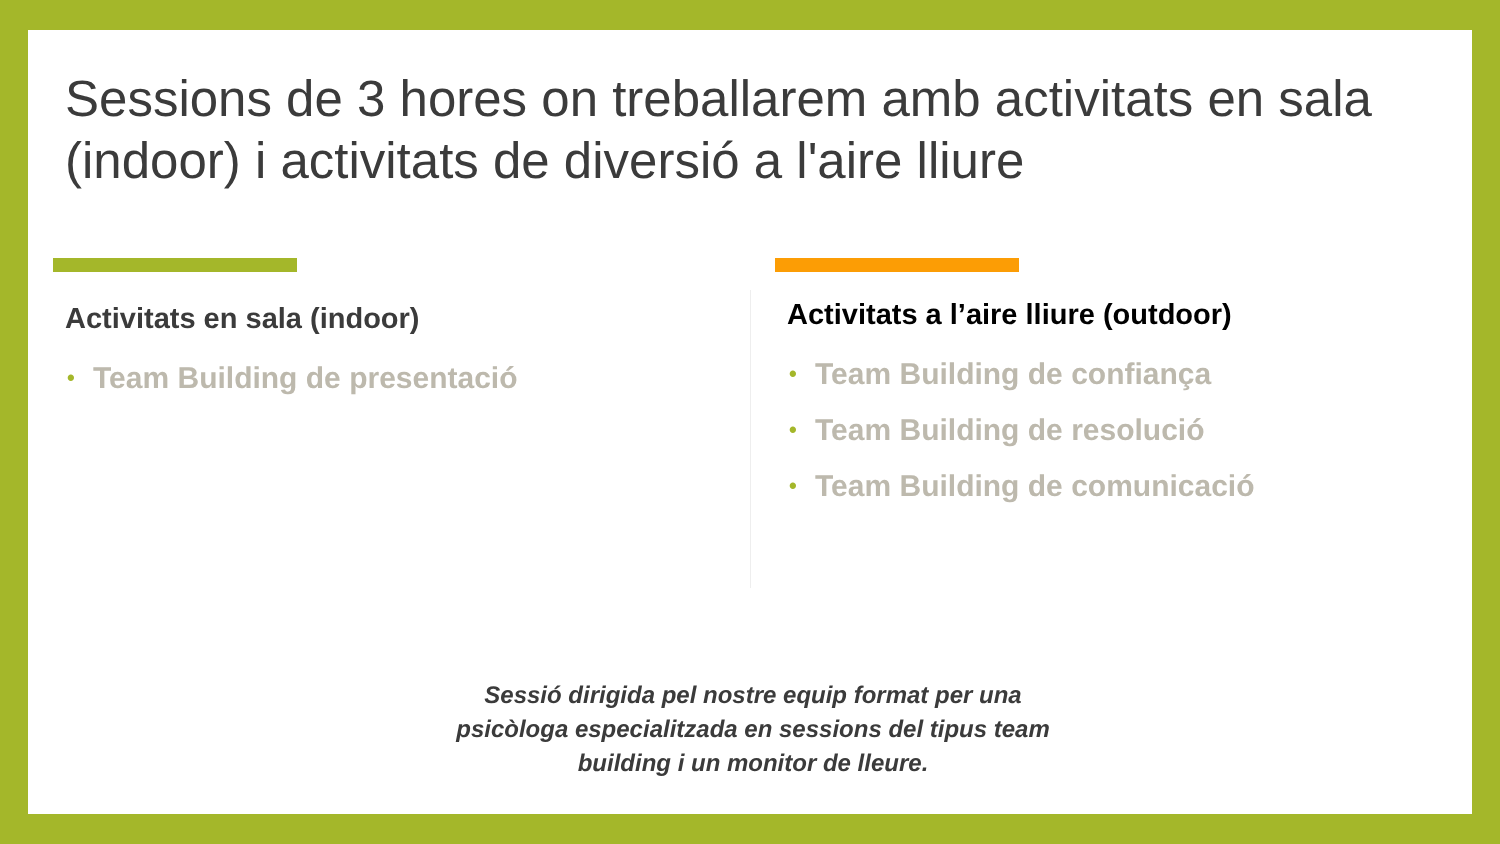Sessions de 3 hores on treballarem amb activitats en sala (indoor) i activitats de diversió a l'aire lliure
Activitats en sala (indoor)
• Team Building de presentació
Activitats a l’aire lliure (outdoor)
• Team Building de confiança
• Team Building de resolució
• Team Building de comunicació
Sessió dirigida pel nostre equip format per una psicòloga especialitzada en sessions del tipus team building i un monitor de lleure.